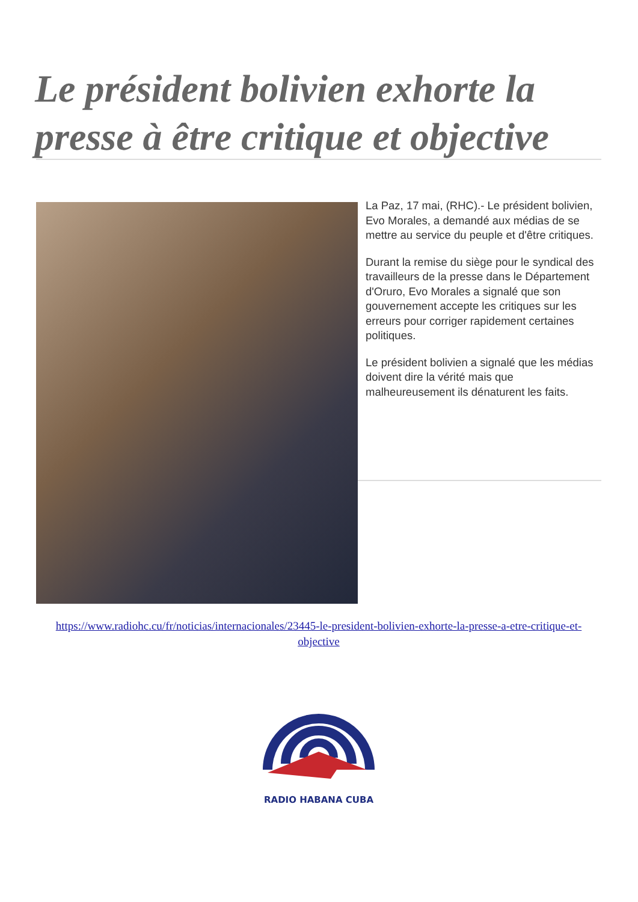Le président bolivien exhorte la presse à être critique et objective
La Paz, 17 mai, (RHC).- Le président bolivien, Evo Morales, a demandé aux médias de se mettre au service du peuple et d'être critiques.
Durant la remise du siège pour le syndical des travailleurs de la presse dans le Département d'Oruro, Evo Morales a signalé que son gouvernement accepte les critiques sur les erreurs pour corriger rapidement certaines politiques.
Le président bolivien a signalé que les médias doivent dire la vérité mais que malheureusement ils dénaturent les faits.
https://www.radiohc.cu/fr/noticias/internacionales/23445-le-president-bolivien-exhorte-la-presse-a-etre-critique-et-objective
RADIO HABANA CUBA